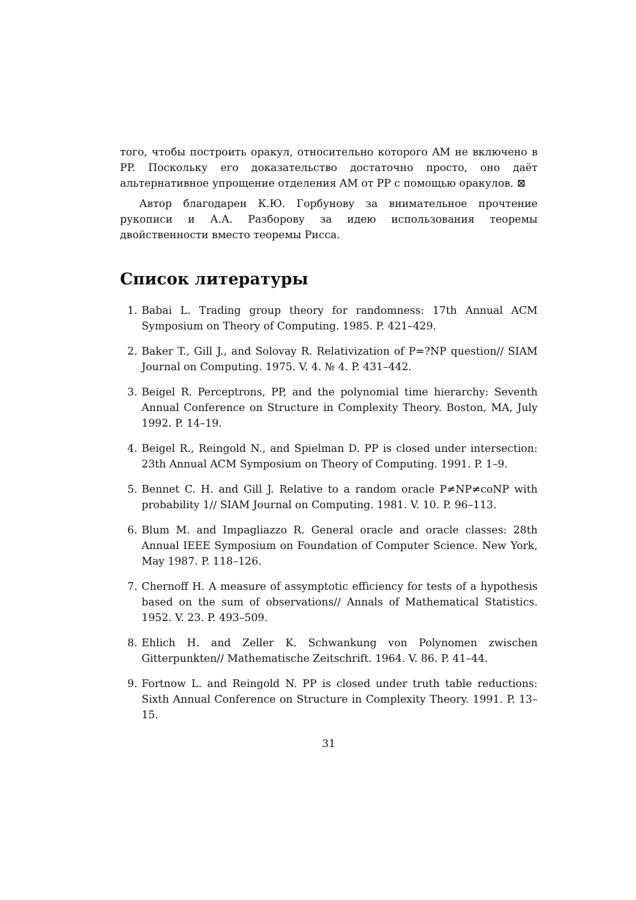того, чтобы построить оракул, относительно которого AM не включено в PP. Поскольку его доказательство достаточно просто, оно даёт альтернативное упрощение отделения AM от PP с помощью оракулов. ⊠
Автор благодарен К.Ю. Горбунову за внимательное прочтение рукописи и А.А. Разборову за идею использования теоремы двойственности вместо теоремы Рисса.
Список литературы
1. Babai L. Trading group theory for randomness: 17th Annual ACM Symposium on Theory of Computing. 1985. P. 421–429.
2. Baker T., Gill J., and Solovay R. Relativization of P=?NP question// SIAM Journal on Computing. 1975. V. 4. № 4. P. 431–442.
3. Beigel R. Perceptrons, PP, and the polynomial time hierarchy: Seventh Annual Conference on Structure in Complexity Theory. Boston, MA, July 1992. P. 14–19.
4. Beigel R., Reingold N., and Spielman D. PP is closed under intersection: 23th Annual ACM Symposium on Theory of Computing. 1991. P. 1–9.
5. Bennet C. H. and Gill J. Relative to a random oracle P≠NP≠coNP with probability 1// SIAM Journal on Computing. 1981. V. 10. P. 96–113.
6. Blum M. and Impagliazzo R. General oracle and oracle classes: 28th Annual IEEE Symposium on Foundation of Computer Science. New York, May 1987. P. 118–126.
7. Chernoff H. A measure of assymptotic efficiency for tests of a hypothesis based on the sum of observations// Annals of Mathematical Statistics. 1952. V. 23. P. 493–509.
8. Ehlich H. and Zeller K. Schwankung von Polynomen zwischen Gitterpunkten// Mathematische Zeitschrift. 1964. V. 86. P. 41–44.
9. Fortnow L. and Reingold N. PP is closed under truth table reductions: Sixth Annual Conference on Structure in Complexity Theory. 1991. P. 13–15.
31